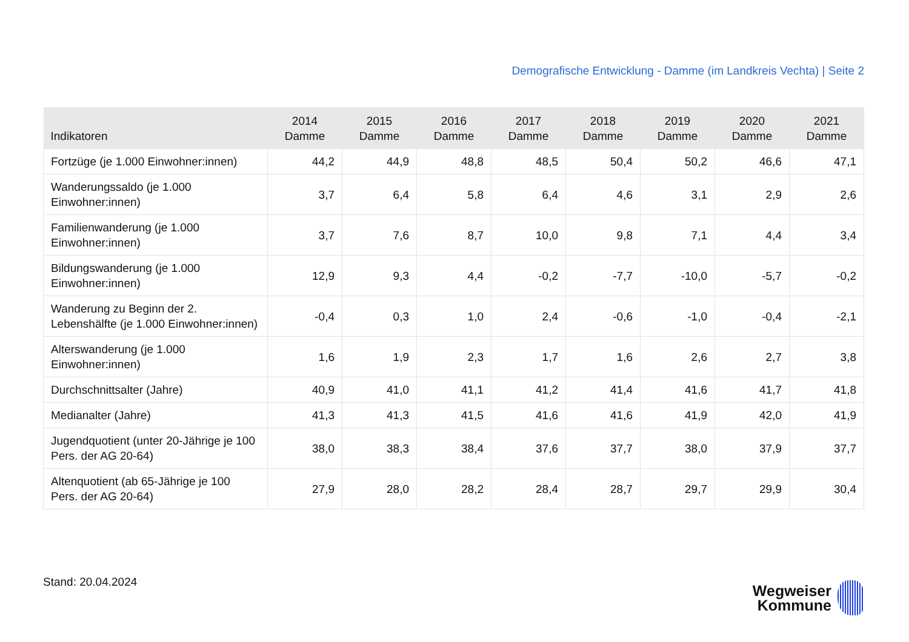Demografische Entwicklung - Damme (im Landkreis Vechta) | Seite 2
| Indikatoren | 2014 Damme | 2015 Damme | 2016 Damme | 2017 Damme | 2018 Damme | 2019 Damme | 2020 Damme | 2021 Damme |
| --- | --- | --- | --- | --- | --- | --- | --- | --- |
| Fortzüge (je 1.000 Einwohner:innen) | 44,2 | 44,9 | 48,8 | 48,5 | 50,4 | 50,2 | 46,6 | 47,1 |
| Wanderungssaldo (je 1.000 Einwohner:innen) | 3,7 | 6,4 | 5,8 | 6,4 | 4,6 | 3,1 | 2,9 | 2,6 |
| Familienwanderung (je 1.000 Einwohner:innen) | 3,7 | 7,6 | 8,7 | 10,0 | 9,8 | 7,1 | 4,4 | 3,4 |
| Bildungswanderung (je 1.000 Einwohner:innen) | 12,9 | 9,3 | 4,4 | -0,2 | -7,7 | -10,0 | -5,7 | -0,2 |
| Wanderung zu Beginn der 2. Lebenshälfte (je 1.000 Einwohner:innen) | -0,4 | 0,3 | 1,0 | 2,4 | -0,6 | -1,0 | -0,4 | -2,1 |
| Alterswanderung (je 1.000 Einwohner:innen) | 1,6 | 1,9 | 2,3 | 1,7 | 1,6 | 2,6 | 2,7 | 3,8 |
| Durchschnittsalter (Jahre) | 40,9 | 41,0 | 41,1 | 41,2 | 41,4 | 41,6 | 41,7 | 41,8 |
| Medianalter (Jahre) | 41,3 | 41,3 | 41,5 | 41,6 | 41,6 | 41,9 | 42,0 | 41,9 |
| Jugendquotient (unter 20-Jährige je 100 Pers. der AG 20-64) | 38,0 | 38,3 | 38,4 | 37,6 | 37,7 | 38,0 | 37,9 | 37,7 |
| Altenquotient (ab 65-Jährige je 100 Pers. der AG 20-64) | 27,9 | 28,0 | 28,2 | 28,4 | 28,7 | 29,7 | 29,9 | 30,4 |
Stand: 20.04.2024
Wegweiser
Kommune